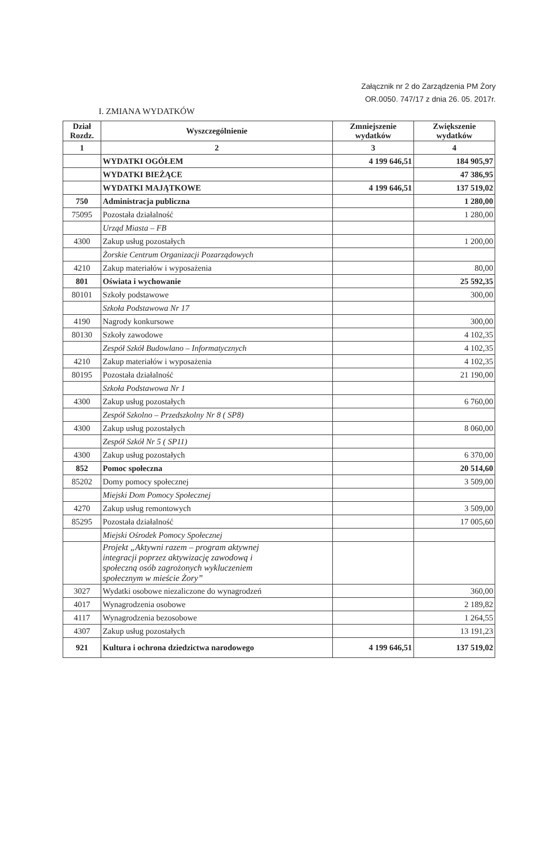Załącznik nr 2 do Zarządzenia PM Żory
OR.0050. 747/17 z dnia 26. 05. 2017r.
I. ZMIANA WYDATKÓW
| Dział Rozdz. | Wyszczególnienie | Zmniejszenie wydatków | Zwiększenie wydatków |
| --- | --- | --- | --- |
| 1 | 2 | 3 | 4 |
| | WYDATKI OGÓŁEM | 4 199 646,51 | 184 905,97 |
| | WYDATKI BIEŻĄCE | | 47 386,95 |
| | WYDATKI MAJĄTKOWE | 4 199 646,51 | 137 519,02 |
| 750 | Administracja publiczna | | 1 280,00 |
| 75095 | Pozostała działalność | | 1 280,00 |
| | Urząd Miasta – FB | | |
| 4300 | Zakup usług pozostałych | | 1 200,00 |
| | Żorskie Centrum Organizacji Pozarządowych | | |
| 4210 | Zakup materiałów i wyposażenia | | 80,00 |
| 801 | Oświata i wychowanie | | 25 592,35 |
| 80101 | Szkoły podstawowe | | 300,00 |
| | Szkoła Podstawowa Nr 17 | | |
| 4190 | Nagrody konkursowe | | 300,00 |
| 80130 | Szkoły zawodowe | | 4 102,35 |
| | Zespół Szkół Budowlano – Informatycznych | | 4 102,35 |
| 4210 | Zakup materiałów i wyposażenia | | 4 102,35 |
| 80195 | Pozostała działalność | | 21 190,00 |
| | Szkoła Podstawowa Nr 1 | | |
| 4300 | Zakup usług pozostałych | | 6 760,00 |
| | Zespół Szkolno – Przedszkolny Nr 8 ( SP8) | | |
| 4300 | Zakup usług pozostałych | | 8 060,00 |
| | Zespół Szkół Nr 5 ( SP11) | | |
| 4300 | Zakup usług pozostałych | | 6 370,00 |
| 852 | Pomoc społeczna | | 20 514,60 |
| 85202 | Domy pomocy społecznej | | 3 509,00 |
| | Miejski Dom Pomocy Społecznej | | |
| 4270 | Zakup usług remontowych | | 3 509,00 |
| 85295 | Pozostała działalność | | 17 005,60 |
| | Miejski Ośrodek Pomocy Społecznej | | |
| | Projekt „Aktywni razem – program aktywnej integracji poprzez aktywizację zawodową i społeczną osób zagrożonych wykluczeniem społecznym w mieście Żory” | | |
| 3027 | Wydatki osobowe niezaliczone do wynagrodzeń | | 360,00 |
| 4017 | Wynagrodzenia osobowe | | 2 189,82 |
| 4117 | Wynagrodzenia bezosobowe | | 1 264,55 |
| 4307 | Zakup usług pozostałych | | 13 191,23 |
| 921 | Kultura i ochrona dziedzictwa narodowego | 4 199 646,51 | 137 519,02 |